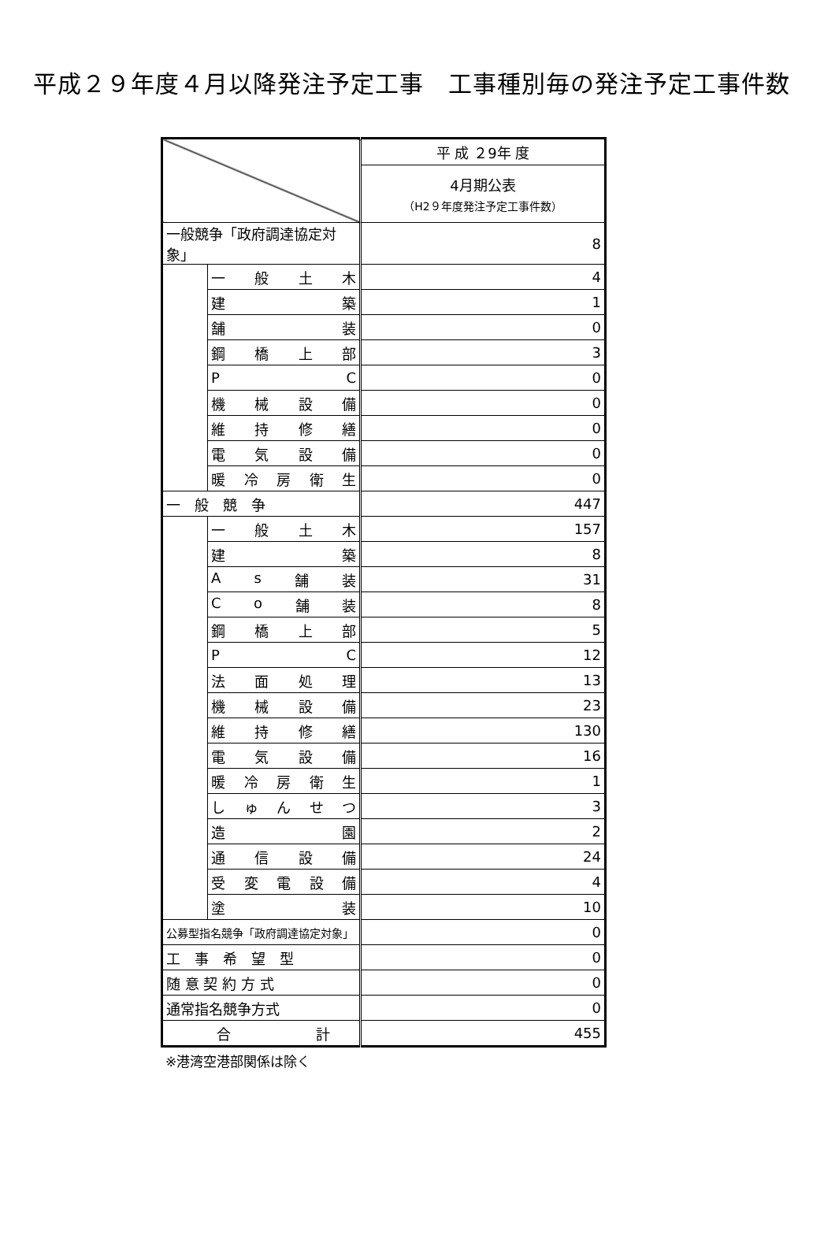平成２９年度４月以降発注予定工事　工事種別毎の発注予定工事件数
| | | 平 成 ２9年 度 |
| | | 4月期公表 （H2９年度発注予定工事件数） |
| 一般競争「政府調達協定対象」 | | 8 |
| | 一 般 土 木 | 4 |
| | 建 築 | 1 |
| | 舗 装 | 0 |
| | 鋼 橋 上 部 | 3 |
| | P C | 0 |
| | 機 械 設 備 | 0 |
| | 維 持 修 繕 | 0 |
| | 電 気 設 備 | 0 |
| | 暖 冷 房 衛 生 | 0 |
| 一 般 競 争 | | 447 |
| | 一 般 土 木 | 157 |
| | 建 築 | 8 |
| | A s 舗 装 | 31 |
| | C o 舗 装 | 8 |
| | 鋼 橋 上 部 | 5 |
| | P C | 12 |
| | 法 面 処 理 | 13 |
| | 機 械 設 備 | 23 |
| | 維 持 修 繕 | 130 |
| | 電 気 設 備 | 16 |
| | 暖 冷 房 衛 生 | 1 |
| | し ゅ ん せ つ | 3 |
| | 造 園 | 2 |
| | 通 信 設 備 | 24 |
| | 受 変 電 設 備 | 4 |
| | 塗 装 | 10 |
| 公募型指名競争「政府調達協定対象」 | | 0 |
| 工 事 希 望 型 | | 0 |
| 随 意 契 約 方 式 | | 0 |
| 通常指名競争方式 | | 0 |
| 合 計 | | 455 |
※港湾空港部関係は除く